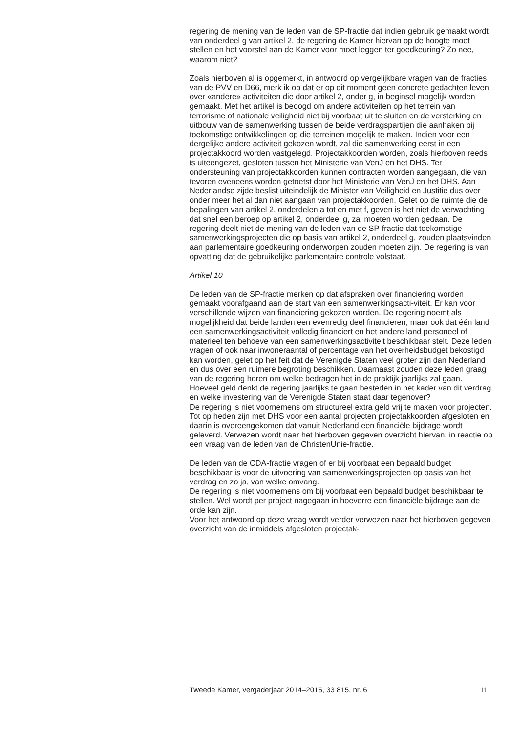regering de mening van de leden van de SP-fractie dat indien gebruik gemaakt wordt van onderdeel g van artikel 2, de regering de Kamer hiervan op de hoogte moet stellen en het voorstel aan de Kamer voor moet leggen ter goedkeuring? Zo nee, waarom niet?
Zoals hierboven al is opgemerkt, in antwoord op vergelijkbare vragen van de fracties van de PVV en D66, merk ik op dat er op dit moment geen concrete gedachten leven over «andere» activiteiten die door artikel 2, onder g, in beginsel mogelijk worden gemaakt. Met het artikel is beoogd om andere activiteiten op het terrein van terrorisme of nationale veiligheid niet bij voorbaat uit te sluiten en de versterking en uitbouw van de samenwerking tussen de beide verdragspartijen die aanhaken bij toekomstige ontwikkelingen op die terreinen mogelijk te maken. Indien voor een dergelijke andere activiteit gekozen wordt, zal die samenwerking eerst in een projectakkoord worden vastgelegd. Projectakkoorden worden, zoals hierboven reeds is uiteengezet, gesloten tussen het Ministerie van VenJ en het DHS. Ter ondersteuning van projectakkoorden kunnen contracten worden aangegaan, die van tevoren eveneens worden getoetst door het Ministerie van VenJ en het DHS. Aan Nederlandse zijde beslist uiteindelijk de Minister van Veiligheid en Justitie dus over onder meer het al dan niet aangaan van projectakkoorden. Gelet op de ruimte die de bepalingen van artikel 2, onderdelen a tot en met f, geven is het niet de verwachting dat snel een beroep op artikel 2, onderdeel g, zal moeten worden gedaan. De regering deelt niet de mening van de leden van de SP-fractie dat toekomstige samenwerkingsprojecten die op basis van artikel 2, onderdeel g, zouden plaatsvinden aan parlementaire goedkeuring onderworpen zouden moeten zijn. De regering is van opvatting dat de gebruikelijke parlementaire controle volstaat.
Artikel 10
De leden van de SP-fractie merken op dat afspraken over financiering worden gemaakt voorafgaand aan de start van een samenwerkingsacti-viteit. Er kan voor verschillende wijzen van financiering gekozen worden. De regering noemt als mogelijkheid dat beide landen een evenredig deel financieren, maar ook dat één land een samenwerkingsactiviteit volledig financiert en het andere land personeel of materieel ten behoeve van een samenwerkingsactiviteit beschikbaar stelt. Deze leden vragen of ook naar inwoneraantal of percentage van het overheidsbudget bekostigd kan worden, gelet op het feit dat de Verenigde Staten veel groter zijn dan Nederland en dus over een ruimere begroting beschikken. Daarnaast zouden deze leden graag van de regering horen om welke bedragen het in de praktijk jaarlijks zal gaan. Hoeveel geld denkt de regering jaarlijks te gaan besteden in het kader van dit verdrag en welke investering van de Verenigde Staten staat daar tegenover?
De regering is niet voornemens om structureel extra geld vrij te maken voor projecten. Tot op heden zijn met DHS voor een aantal projecten projectakkoorden afgesloten en daarin is overeengekomen dat vanuit Nederland een financiële bijdrage wordt geleverd. Verwezen wordt naar het hierboven gegeven overzicht hiervan, in reactie op een vraag van de leden van de ChristenUnie-fractie.
De leden van de CDA-fractie vragen of er bij voorbaat een bepaald budget beschikbaar is voor de uitvoering van samenwerkingsprojecten op basis van het verdrag en zo ja, van welke omvang.
De regering is niet voornemens om bij voorbaat een bepaald budget beschikbaar te stellen. Wel wordt per project nagegaan in hoeverre een financiële bijdrage aan de orde kan zijn.
Voor het antwoord op deze vraag wordt verder verwezen naar het hierboven gegeven overzicht van de inmiddels afgesloten projectak-
Tweede Kamer, vergaderjaar 2014–2015, 33 815, nr. 6 11